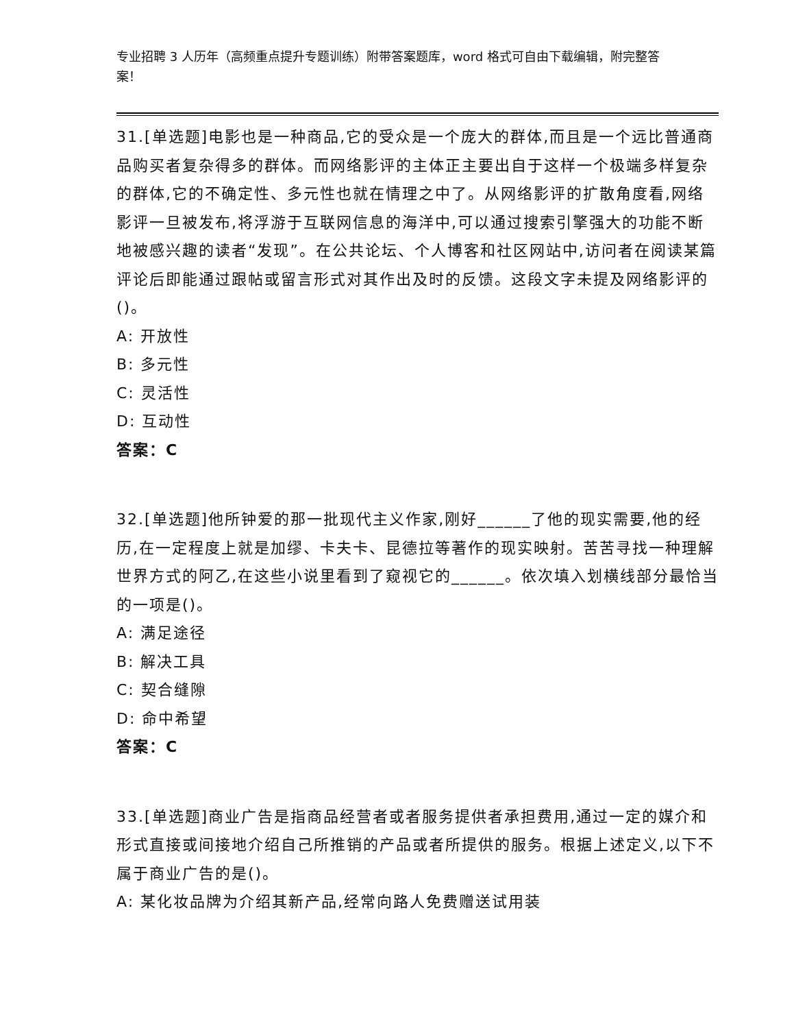专业招聘 3 人历年（高频重点提升专题训练）附带答案题库，word 格式可自由下载编辑，附完整答案！
31.[单选题]电影也是一种商品,它的受众是一个庞大的群体,而且是一个远比普通商品购买者复杂得多的群体。而网络影评的主体正主要出自于这样一个极端多样复杂的群体,它的不确定性、多元性也就在情理之中了。从网络影评的扩散角度看,网络影评一旦被发布,将浮游于互联网信息的海洋中,可以通过搜索引擎强大的功能不断地被感兴趣的读者“发现”。在公共论坛、个人博客和社区网站中,访问者在阅读某篇评论后即能通过跟帖或留言形式对其作出及时的反馈。这段文字未提及网络影评的()。
A: 开放性
B: 多元性
C: 灵活性
D: 互动性
答案：C
32.[单选题]他所钟爱的那一批现代主义作家,刚好______了他的现实需要,他的经历,在一定程度上就是加缪、卡夫卡、昆德拉等著作的现实映射。苦苦寻找一种理解世界方式的阿乙,在这些小说里看到了窥视它的______。依次填入划横线部分最恰当的一项是()。
A: 满足途径
B: 解决工具
C: 契合缝隙
D: 命中希望
答案：C
33.[单选题]商业广告是指商品经营者或者服务提供者承担费用,通过一定的媒介和形式直接或间接地介绍自己所推销的产品或者所提供的服务。根据上述定义,以下不属于商业广告的是()。
A: 某化妆品牌为介绍其新产品,经常向路人免费赠送试用装